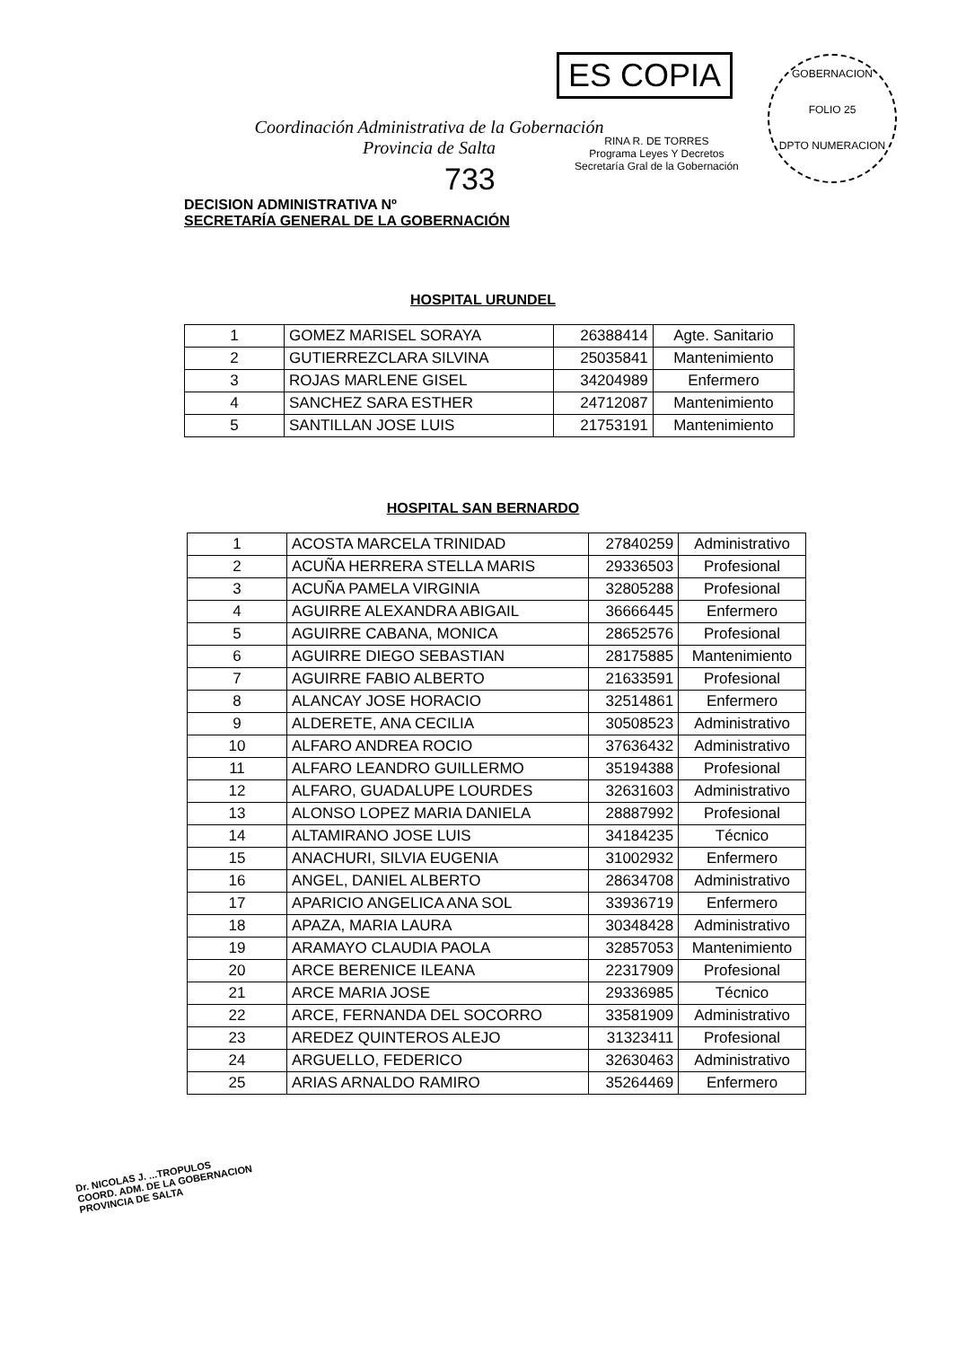ES COPIA
RINA R. DE TORRES
Programa Leyes Y Decretos
Secretaría Gral de la Gobernación
GOBERNACION
FOLIO 25
DPTO NUMERACION
Coordinación Administrativa de la Gobernación
Provincia de Salta
733
DECISION ADMINISTRATIVA Nº
SECRETARÍA GENERAL DE LA GOBERNACIÓN
HOSPITAL URUNDEL
| 1 | GOMEZ MARISEL SORAYA | 26388414 | Agte. Sanitario |
| 2 | GUTIERREZCLARA SILVINA | 25035841 | Mantenimiento |
| 3 | ROJAS MARLENE GISEL | 34204989 | Enfermero |
| 4 | SANCHEZ SARA ESTHER | 24712087 | Mantenimiento |
| 5 | SANTILLAN JOSE LUIS | 21753191 | Mantenimiento |
HOSPITAL SAN BERNARDO
| 1 | ACOSTA MARCELA TRINIDAD | 27840259 | Administrativo |
| 2 | ACUÑA HERRERA STELLA MARIS | 29336503 | Profesional |
| 3 | ACUÑA PAMELA VIRGINIA | 32805288 | Profesional |
| 4 | AGUIRRE ALEXANDRA ABIGAIL | 36666445 | Enfermero |
| 5 | AGUIRRE CABANA, MONICA | 28652576 | Profesional |
| 6 | AGUIRRE DIEGO SEBASTIAN | 28175885 | Mantenimiento |
| 7 | AGUIRRE FABIO ALBERTO | 21633591 | Profesional |
| 8 | ALANCAY JOSE HORACIO | 32514861 | Enfermero |
| 9 | ALDERETE, ANA CECILIA | 30508523 | Administrativo |
| 10 | ALFARO ANDREA ROCIO | 37636432 | Administrativo |
| 11 | ALFARO LEANDRO GUILLERMO | 35194388 | Profesional |
| 12 | ALFARO, GUADALUPE LOURDES | 32631603 | Administrativo |
| 13 | ALONSO LOPEZ MARIA DANIELA | 28887992 | Profesional |
| 14 | ALTAMIRANO JOSE LUIS | 34184235 | Técnico |
| 15 | ANACHURI, SILVIA EUGENIA | 31002932 | Enfermero |
| 16 | ANGEL, DANIEL ALBERTO | 28634708 | Administrativo |
| 17 | APARICIO ANGELICA ANA SOL | 33936719 | Enfermero |
| 18 | APAZA, MARIA LAURA | 30348428 | Administrativo |
| 19 | ARAMAYO CLAUDIA PAOLA | 32857053 | Mantenimiento |
| 20 | ARCE BERENICE ILEANA | 22317909 | Profesional |
| 21 | ARCE MARIA JOSE | 29336985 | Técnico |
| 22 | ARCE, FERNANDA DEL SOCORRO | 33581909 | Administrativo |
| 23 | AREDEZ QUINTEROS ALEJO | 31323411 | Profesional |
| 24 | ARGUELLO, FEDERICO | 32630463 | Administrativo |
| 25 | ARIAS ARNALDO RAMIRO | 35264469 | Enfermero |
Dr. NICOLAS J. ...TROPULOS
COORD. ADM. DE LA GOBERNACION
PROVINCIA DE SALTA